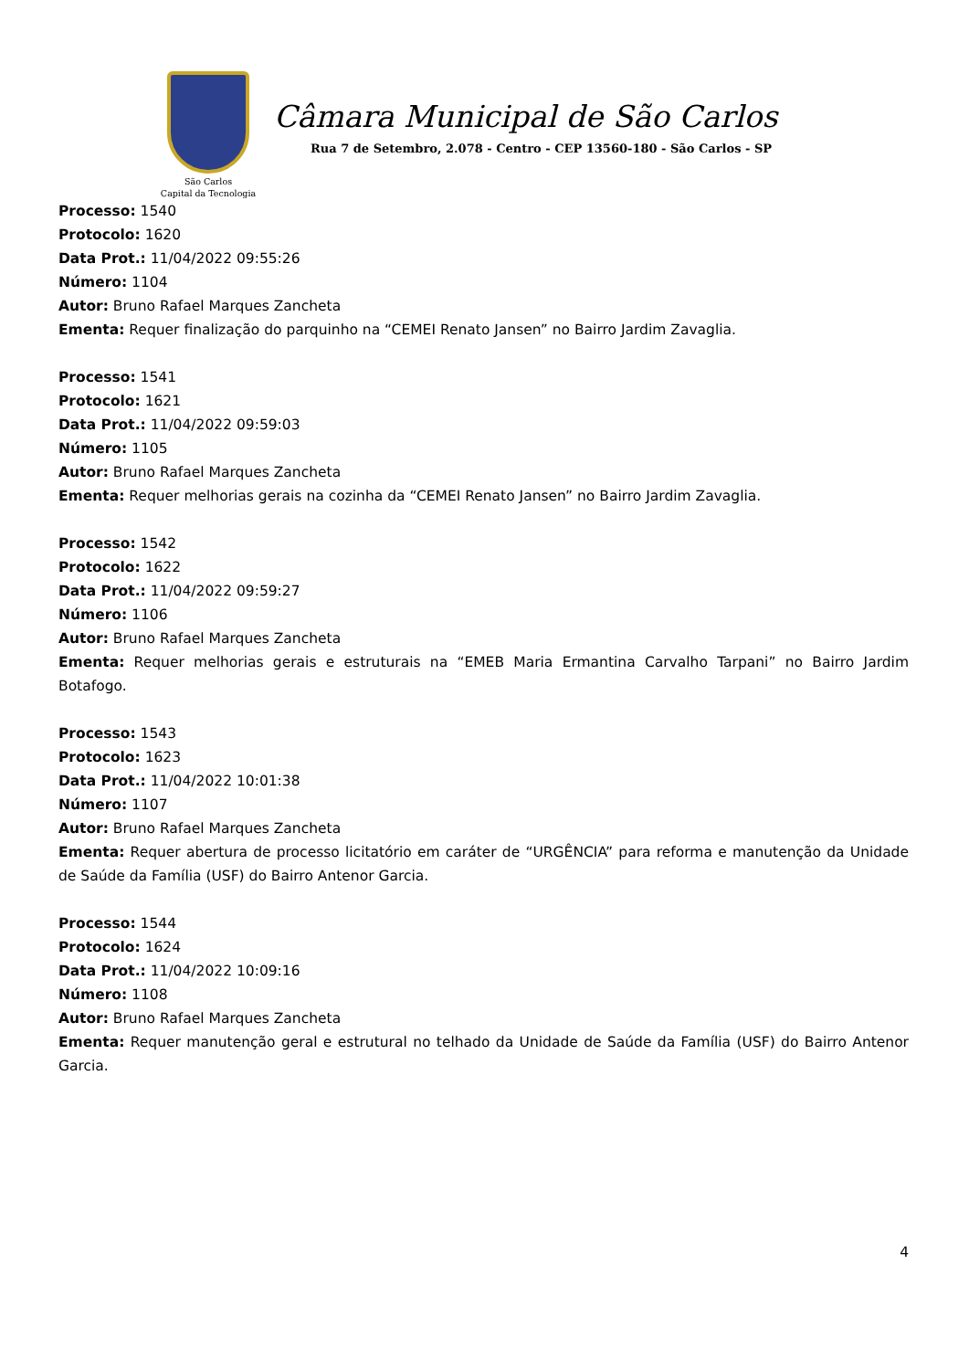São Carlos
Capital da Tecnologia
Câmara Municipal de São Carlos
Rua 7 de Setembro, 2.078 - Centro - CEP 13560-180 - São Carlos - SP
Processo: 1540
Protocolo: 1620
Data Prot.: 11/04/2022 09:55:26
Número: 1104
Autor: Bruno Rafael Marques Zancheta
Ementa: Requer finalização do parquinho na “CEMEI Renato Jansen” no Bairro Jardim Zavaglia.
Processo: 1541
Protocolo: 1621
Data Prot.: 11/04/2022 09:59:03
Número: 1105
Autor: Bruno Rafael Marques Zancheta
Ementa: Requer melhorias gerais na cozinha da “CEMEI Renato Jansen” no Bairro Jardim Zavaglia.
Processo: 1542
Protocolo: 1622
Data Prot.: 11/04/2022 09:59:27
Número: 1106
Autor: Bruno Rafael Marques Zancheta
Ementa: Requer melhorias gerais e estruturais na “EMEB Maria Ermantina Carvalho Tarpani” no Bairro Jardim Botafogo.
Processo: 1543
Protocolo: 1623
Data Prot.: 11/04/2022 10:01:38
Número: 1107
Autor: Bruno Rafael Marques Zancheta
Ementa: Requer abertura de processo licitatório em caráter de “URGÊNCIA” para reforma e manutenção da Unidade de Saúde da Família (USF) do Bairro Antenor Garcia.
Processo: 1544
Protocolo: 1624
Data Prot.: 11/04/2022 10:09:16
Número: 1108
Autor: Bruno Rafael Marques Zancheta
Ementa: Requer manutenção geral e estrutural no telhado da Unidade de Saúde da Família (USF) do Bairro Antenor Garcia.
4